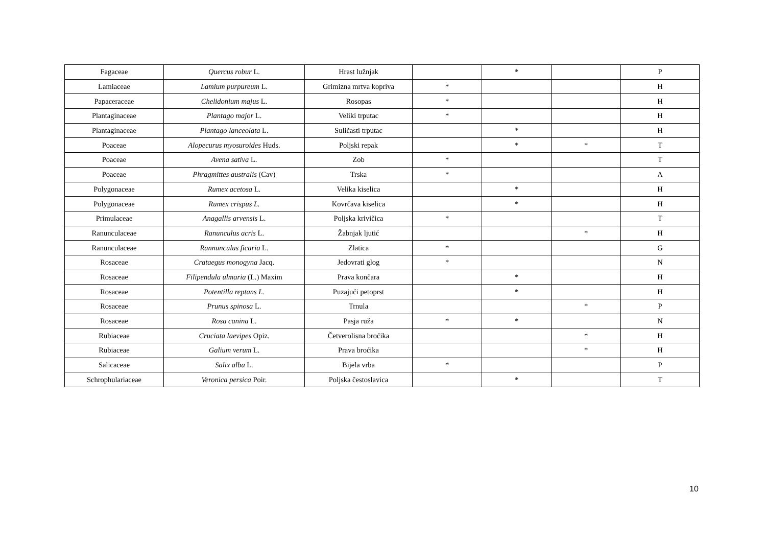| Fagaceae | Quercus robur L. | Hrast lužnjak | | * | | P |
| Lamiaceae | Lamium purpureum L. | Grimizna mrtva kopriva | * | | | H |
| Papaceraceae | Chelidonium majus L. | Rosopas | * | | | H |
| Plantaginaceae | Plantago major L. | Veliki trputac | * | | | H |
| Plantaginaceae | Plantago lanceolata L. | Suličasti trputac | | * | | H |
| Poaceae | Alopecurus myosuroides Huds. | Poljski repak | | * | * | T |
| Poaceae | Avena sativa L. | Zob | * | | | T |
| Poaceae | Phragmittes australis (Cav) | Trska | * | | | A |
| Polygonaceae | Rumex acetosa L. | Velika kiselica | | * | | H |
| Polygonaceae | Rumex crispus L. | Kovrčava kiselica | | * | | H |
| Primulaceae | Anagallis arvensis L. | Poljska krivičica | * | | | T |
| Ranunculaceae | Ranunculus acris L. | Žabnjak ljutić | | | * | H |
| Ranunculaceae | Rannunculus ficaria L. | Zlatica | * | | | G |
| Rosaceae | Crataegus monogyna Jacq. | Jedovrati glog | * | | | N |
| Rosaceae | Filipendula ulmaria (L.) Maxim | Prava končara | | * | | H |
| Rosaceae | Potentilla reptans L. | Puzajući petoprst | | * | | H |
| Rosaceae | Prunus spinosa L. | Trnula | | | * | P |
| Rosaceae | Rosa canina L. | Pasja ruža | * | * | | N |
| Rubiaceae | Cruciata laevipes Opiz. | Četverolisna broćika | | | * | H |
| Rubiaceae | Galium verum L. | Prava broćika | | | * | H |
| Salicaceae | Salix alba L. | Bijela vrba | * | | | P |
| Schrophulariaceae | Veronica persica Poir. | Poljska čestoslavica | | * | | T |
10